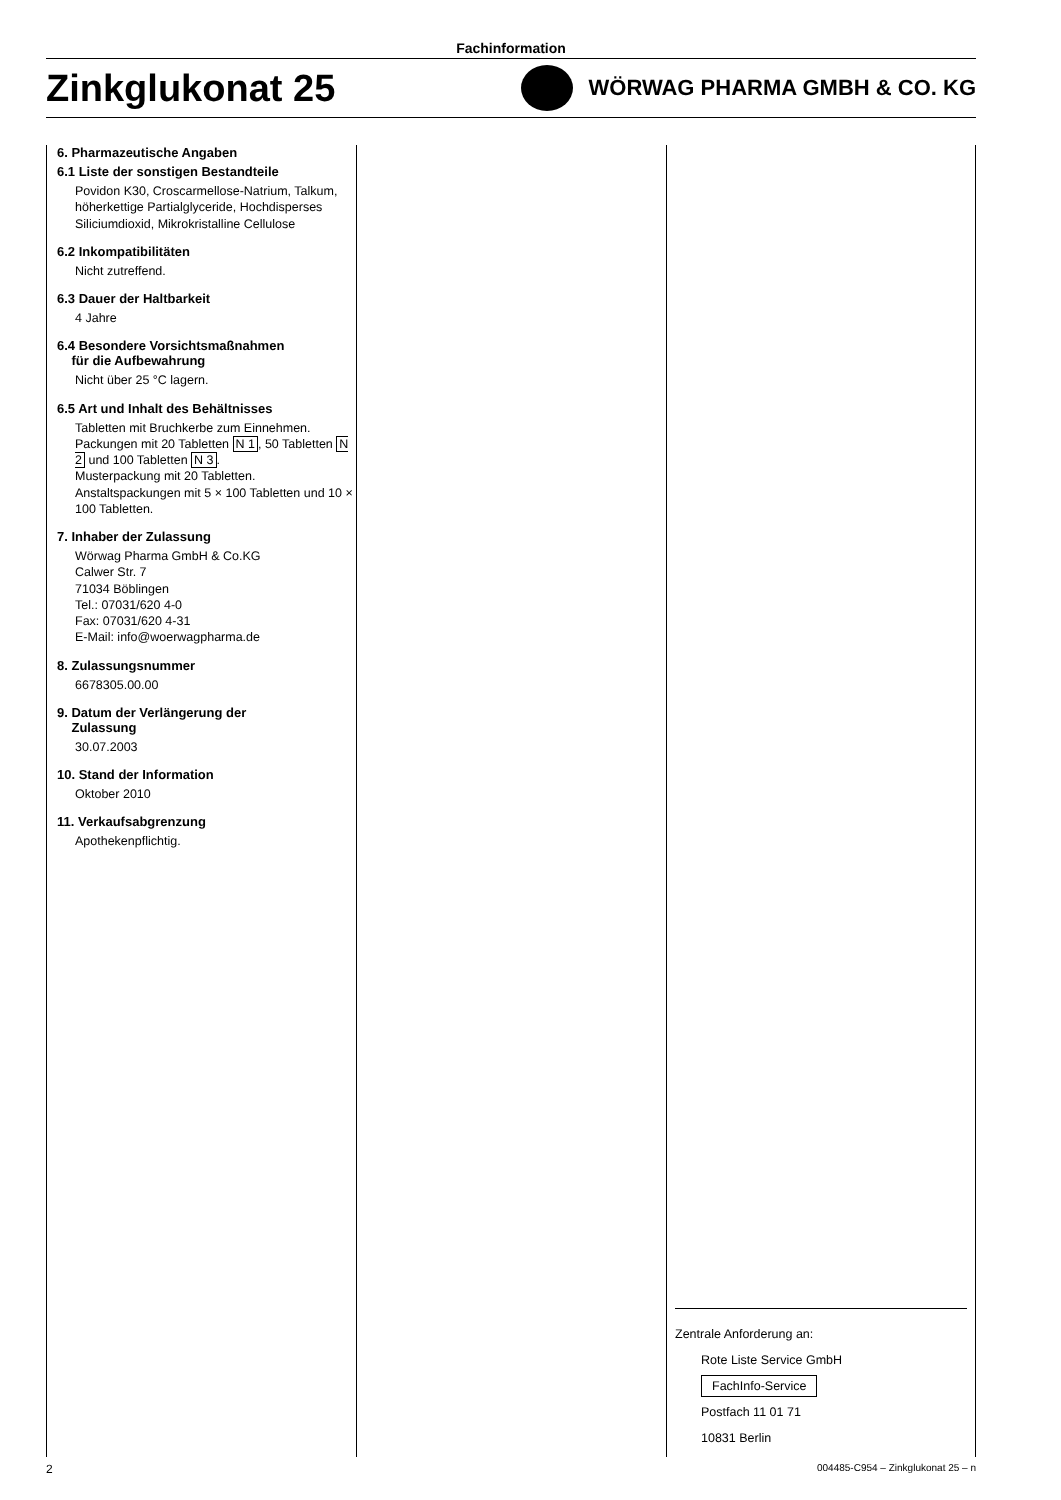Fachinformation
Zinkglukonat 25
WÖRWAG PHARMA GMBH & CO. KG
6. Pharmazeutische Angaben
6.1 Liste der sonstigen Bestandteile
Povidon K30, Croscarmellose-Natrium, Talkum, höherkettige Partialglyceride, Hochdisperses Siliciumdioxid, Mikrokristalline Cellulose
6.2 Inkompatibilitäten
Nicht zutreffend.
6.3 Dauer der Haltbarkeit
4 Jahre
6.4 Besondere Vorsichtsmaßnahmen
für die Aufbewahrung
Nicht über 25 °C lagern.
6.5 Art und Inhalt des Behältnisses
Tabletten mit Bruchkerbe zum Einnehmen. Packungen mit 20 Tabletten N 1, 50 Tabletten N 2 und 100 Tabletten N 3.
Musterpackung mit 20 Tabletten.
Anstaltspackungen mit 5 × 100 Tabletten und 10 × 100 Tabletten.
7. Inhaber der Zulassung
Wörwag Pharma GmbH & Co.KG
Calwer Str. 7
71034 Böblingen
Tel.: 07031/620 4-0
Fax: 07031/620 4-31
E-Mail: info@woerwagpharma.de
8. Zulassungsnummer
6678305.00.00
9. Datum der Verlängerung der
Zulassung
30.07.2003
10. Stand der Information
Oktober 2010
11. Verkaufsabgrenzung
Apothekenpflichtig.
Zentrale Anforderung an:
Rote Liste Service GmbH
FachInfo-Service
Postfach 11 01 71
10831 Berlin
2 004485-C954 – Zinkglukonat 25 – n